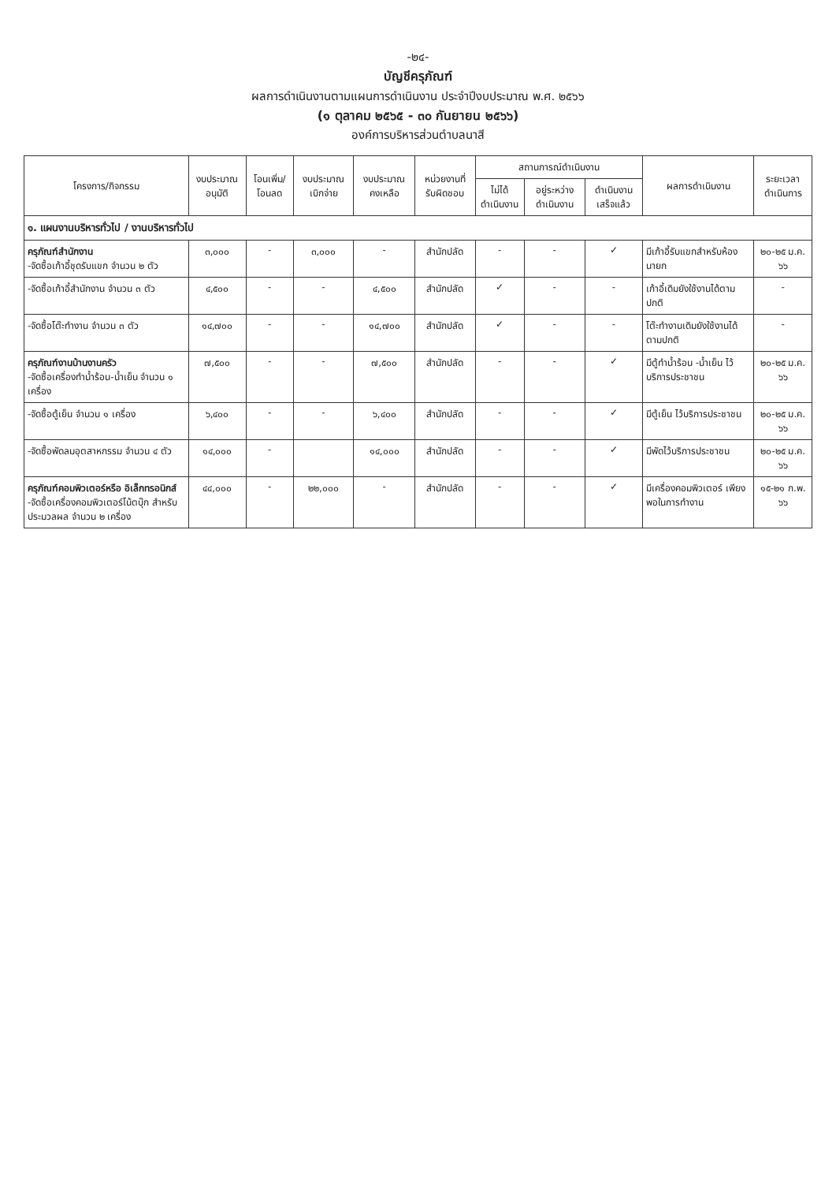-๒๔-
บัญชีครุภัณฑ์
ผลการดำเนินงานตามแผนการดำเนินงาน ประจำปีงบประมาณ พ.ศ. ๒๕๖๖
(๑ ตุลาคม ๒๕๖๕ - ๓๐ กันยายน ๒๕๖๖)
องค์การบริหารส่วนตำบลนาสี
| โครงการ/กิจกรรม | งบประมาณ อนุมัติ | โอนเพิ่ม/ โอนลด | งบประมาณ เบิกจ่าย | งบประมาณ คงเหลือ | หน่วยงานที่ รับผิดชอบ | สถานการณ์ดำเนินงาน | | | ผลการดำเนินงาน | ระยะเวลา ดำเนินการ |
| --- | --- | --- | --- | --- | --- | --- | --- | --- | --- | --- |
| | | | | | | ไม่ได้ ดำเนินงาน | อยู่ระหว่าง ดำเนินงาน | ดำเนินงาน เสร็จแล้ว | | |
| ๑. แผนงานบริหารทั่วไป / งานบริหารทั่วไป | | | | | | | | | | |
| ครุภัณฑ์สำนักงาน -จัดซื้อเก้าอี้ชุดรับแขก จำนวน ๒ ตัว | ๓,๐๐๐ | - | ๓,๐๐๐ | - | สำนักปลัด | - | - | ✓ | มีเก้าอี้รับแขกสำหรับห้องนายก | ๒๐-๒๕ ม.ค. ๖๖ |
| -จัดซื้อเก้าอี้สำนักงาน จำนวน ๓ ตัว | ๔,๕๐๐ | - | - | ๔,๕๐๐ | สำนักปลัด | ✓ | - | - | เก้าอี้เดิมยังใช้งานได้ตามปกติ | - |
| -จัดซื้อโต๊ะทำงาน จำนวน ๓ ตัว | ๑๔,๗๐๐ | - | - | ๑๔,๗๐๐ | สำนักปลัด | ✓ | - | - | โต๊ะทำงานเดิมยังใช้งานได้ตามปกติ | - |
| ครุภัณฑ์งานบ้านงานครัว -จัดซื้อเครื่องทำน้ำร้อน-น้ำเย็น จำนวน ๑ เครื่อง | ๗,๕๐๐ | - | - | ๗,๕๐๐ | สำนักปลัด | - | - | ✓ | มีตู้ทำน้ำร้อน -น้ำเย็น ไว้บริการประชาชน | ๒๐-๒๕ ม.ค. ๖๖ |
| -จัดซื้อตู้เย็น จำนวน ๑ เครื่อง | ๖,๔๐๐ | - | - | ๖,๔๐๐ | สำนักปลัด | - | - | ✓ | มีตู้เย็น ไว้บริการประชาชน | ๒๐-๒๕ ม.ค. ๖๖ |
| -จัดซื้อพัดลมอุตสาหกรรม จำนวน ๔ ตัว | ๑๔,๐๐๐ | - | | ๑๔,๐๐๐ | สำนักปลัด | - | - | ✓ | มีพัดไว้บริการประชาชน | ๒๐-๒๕ ม.ค. ๖๖ |
| ครุภัณฑ์คอมพิวเตอร์หรือ อิเล็กทรอนิกส์ -จัดซื้อเครื่องคอมพิวเตอร์โน้ตบุ๊ก สำหรับประมวลผล จำนวน ๒ เครื่อง | ๔๔,๐๐๐ | - | ๒๒,๐๐๐ | - | สำนักปลัด | - | - | ✓ | มีเครื่องคอมพิวเตอร์ เพียงพอในการทำงาน | ๑๕-๒๑ ก.พ. ๖๖ |